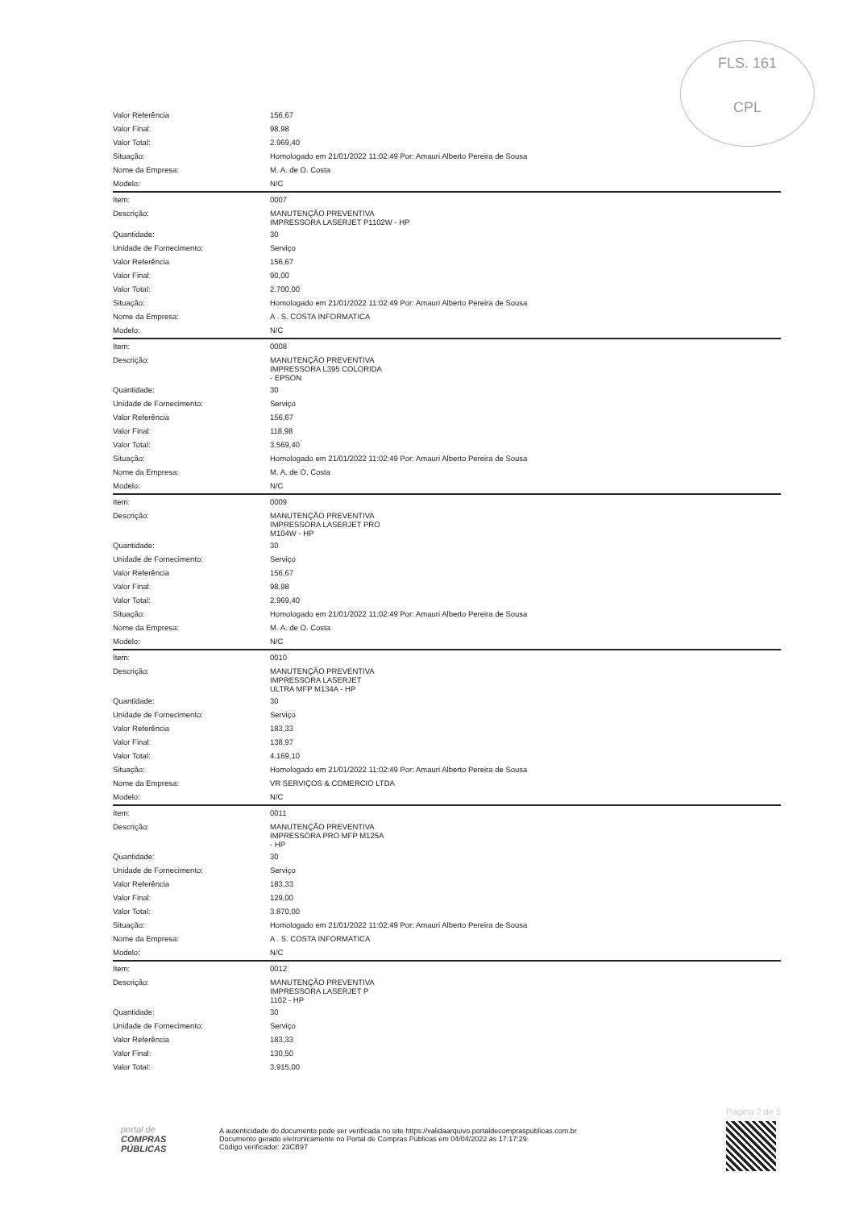FLS. 161
CPL
| Valor Referência | 156,67 |
| Valor Final: | 98,98 |
| Valor Total: | 2.969,40 |
| Situação: | Homologado em 21/01/2022 11:02:49 Por: Amauri Alberto Pereira de Sousa |
| Nome da Empresa: | M. A. de O. Costa |
| Modelo: | N/C |
| Item: | 0007 |
| Descrição: | MANUTENÇÃO PREVENTIVA IMPRESSORA LASERJET P1102W - HP |
| Quantidade: | 30 |
| Unidade de Fornecimento: | Serviço |
| Valor Referência | 156,67 |
| Valor Final: | 90,00 |
| Valor Total: | 2.700,00 |
| Situação: | Homologado em 21/01/2022 11:02:49 Por: Amauri Alberto Pereira de Sousa |
| Nome da Empresa: | A . S. COSTA INFORMATICA |
| Modelo: | N/C |
| Item: | 0008 |
| Descrição: | MANUTENÇÃO PREVENTIVA IMPRESSORA L395 COLORIDA - EPSON |
| Quantidade: | 30 |
| Unidade de Fornecimento: | Serviço |
| Valor Referência | 156,67 |
| Valor Final: | 118,98 |
| Valor Total: | 3.569,40 |
| Situação: | Homologado em 21/01/2022 11:02:49 Por: Amauri Alberto Pereira de Sousa |
| Nome da Empresa: | M. A. de O. Costa |
| Modelo: | N/C |
| Item: | 0009 |
| Descrição: | MANUTENÇÃO PREVENTIVA IMPRESSORA LASERJET PRO M104W - HP |
| Quantidade: | 30 |
| Unidade de Fornecimento: | Serviço |
| Valor Referência | 156,67 |
| Valor Final: | 98,98 |
| Valor Total: | 2.969,40 |
| Situação: | Homologado em 21/01/2022 11:02:49 Por: Amauri Alberto Pereira de Sousa |
| Nome da Empresa: | M. A. de O. Costa |
| Modelo: | N/C |
| Item: | 0010 |
| Descrição: | MANUTENÇÃO PREVENTIVA IMPRESSORA LASERJET ULTRA MFP M134A - HP |
| Quantidade: | 30 |
| Unidade de Fornecimento: | Serviço |
| Valor Referência | 183,33 |
| Valor Final: | 138,97 |
| Valor Total: | 4.169,10 |
| Situação: | Homologado em 21/01/2022 11:02:49 Por: Amauri Alberto Pereira de Sousa |
| Nome da Empresa: | VR SERVIÇOS & COMERCIO LTDA |
| Modelo: | N/C |
| Item: | 0011 |
| Descrição: | MANUTENÇÃO PREVENTIVA IMPRESSORA PRO MFP M125A - HP |
| Quantidade: | 30 |
| Unidade de Fornecimento: | Serviço |
| Valor Referência | 183,33 |
| Valor Final: | 129,00 |
| Valor Total: | 3.870,00 |
| Situação: | Homologado em 21/01/2022 11:02:49 Por: Amauri Alberto Pereira de Sousa |
| Nome da Empresa: | A . S. COSTA INFORMATICA |
| Modelo: | N/C |
| Item: | 0012 |
| Descrição: | MANUTENÇÃO PREVENTIVA IMPRESSORA LASERJET P 1102 - HP |
| Quantidade: | 30 |
| Unidade de Fornecimento: | Serviço |
| Valor Referência | 183,33 |
| Valor Final: | 130,50 |
| Valor Total: | 3.915,00 |
portal de
COMPRAS
PÚBLICAS
A autenticidade do documento pode ser verificada no site https://validaarquivo.portaldecompraspublicas.com.br
Documento gerado eletronicamente no Portal de Compras Públicas em 04/04/2022 às 17:17:29.
Código verificador: 23CB97
Página 2 de 5